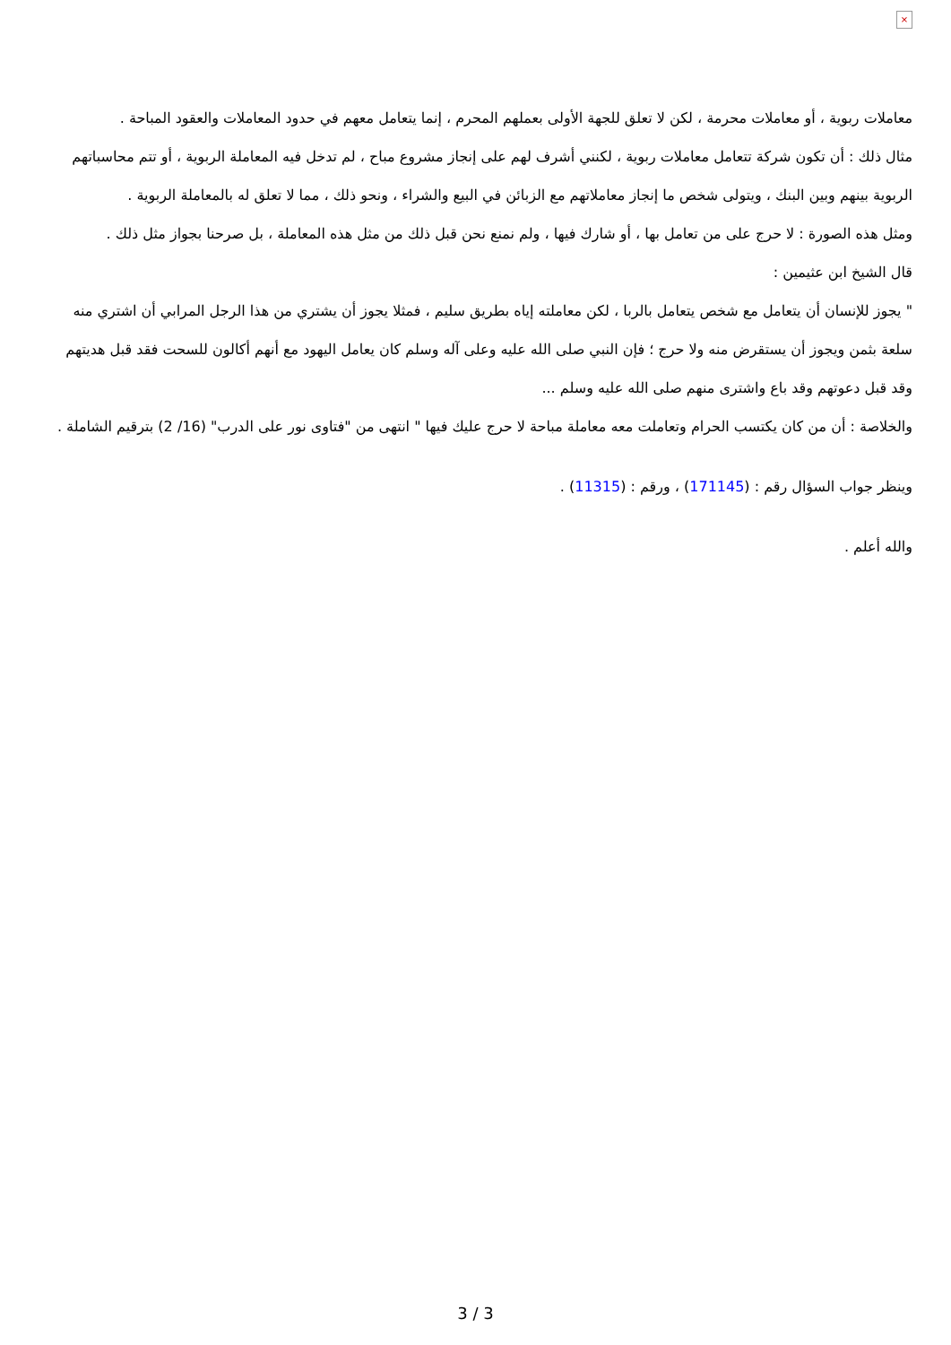×
معاملات ربوية ، أو معاملات محرمة ، لكن لا تعلق للجهة الأولى بعملهم المحرم ، إنما يتعامل معهم في حدود المعاملات والعقود المباحة .
مثال ذلك : أن تكون شركة تتعامل معاملات ربوية ، لكنني أشرف لهم على إنجاز مشروع مباح ، لم تدخل فيه المعاملة الربوية ، أو تتم محاسباتهم الربوية بينهم وبين البنك ، ويتولى شخص ما إنجاز معاملاتهم مع الزبائن في البيع والشراء ، ونحو ذلك ، مما لا تعلق له بالمعاملة الربوية .
ومثل هذه الصورة : لا حرج على من تعامل بها ، أو شارك فيها ، ولم نمنع نحن قبل ذلك من مثل هذه المعاملة ، بل صرحنا بجواز مثل ذلك .
قال الشيخ ابن عثيمين :
" يجوز للإنسان أن يتعامل مع شخص يتعامل بالربا ، لكن معاملته إياه بطريق سليم ، فمثلا يجوز أن يشتري من هذا الرجل المرابي أن اشتري منه سلعة بثمن ويجوز أن يستقرض منه ولا حرج ؛ فإن النبي صلى الله عليه وعلى آله وسلم كان يعامل اليهود مع أنهم أكالون للسحت فقد قبل هديتهم وقد قبل دعوتهم وقد باع واشترى منهم صلى الله عليه وسلم ...
والخلاصة : أن من كان يكتسب الحرام وتعاملت معه معاملة مباحة لا حرج عليك فيها " انتهى من "فتاوى نور على الدرب" (16/ 2) بترقيم الشاملة .
وينظر جواب السؤال رقم : (171145) ، ورقم : (11315) .
والله أعلم .
3 / 3